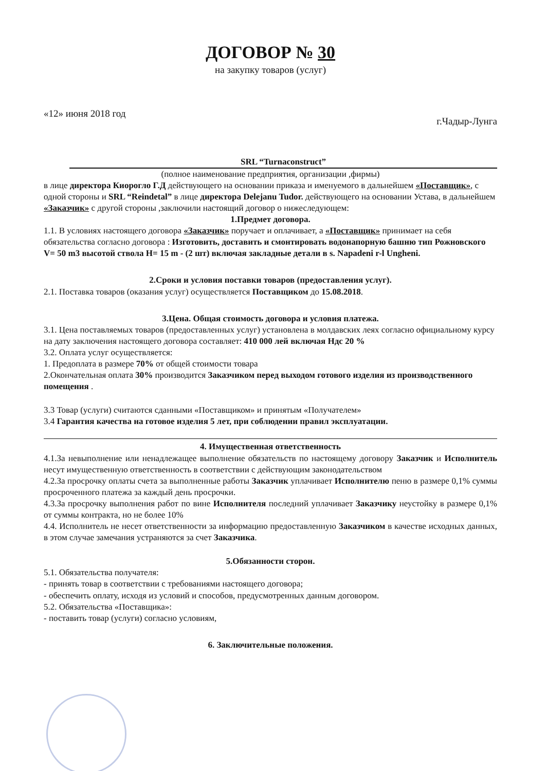ДОГОВОР № 30
на закупку товаров (услуг)
«12» июня 2018 год г.Чадыр-Лунга
SRL “Turnaconstruct”
(полное наименование предприятия, организации ,фирмы)
в лице директора Киорогло Г.Д действующего на основании приказа и именуемого в дальнейшем «Поставщик», с одной стороны и SRL “Reindetal” в лице директора Delejanu Tudor. действующего на основании Устава, в дальнейшем «Заказчик» с другой стороны ,заключили настоящий договор о нижеследующем:
1.Предмет договора.
1.1. В условиях настоящего договора «Заказчик» поручает и оплачивает, а «Поставщик» принимает на себя обязательства согласно договора : Изготовить, доставить и смонтировать водонапорную башню тип Рожновского V= 50 m3 высотой ствола H= 15 m - (2 шт) включая закладные детали в s. Napadeni r-l Ungheni.
2.Сроки и условия поставки товаров (предоставления услуг).
2.1. Поставка товаров (оказания услуг) осуществляется Поставщиком до 15.08.2018.
3.Цена. Общая стоимость договора и условия платежа.
3.1. Цена поставляемых товаров (предоставленных услуг) установлена в молдавских леях согласно официальному курсу на дату заключения настоящего договора составляет: 410 000 лей включая Ндс 20 %
3.2. Оплата услуг осуществляется:
1. Предоплата в размере 70% от общей стоимости товара
2.Окончательная оплата 30% производится Заказчиком перед выходом готового изделия из производственного помещения .
3.3 Товар (услуги) считаются сданными «Поставщиком» и принятым «Получателем»
3.4 Гарантия качества на готовое изделия 5 лет, при соблюдении правил эксплуатации.
4. Имущественная ответственность
4.1.За невыполнение или ненадлежащее выполнение обязательств по настоящему договору Заказчик и Исполнитель несут имущественную ответственность в соответствии с действующим законодательством
4.2.За просрочку оплаты счета за выполненные работы Заказчик уплачивает Исполнителю пеню в размере 0,1% суммы просроченного платежа за каждый день просрочки.
4.3.За просрочку выполнения работ по вине Исполнителя последний уплачивает Заказчику неустойку в размере 0,1% от суммы контракта, но не более 10%
4.4. Исполнитель не несет ответственности за информацию предоставленную Заказчиком в качестве исходных данных, в этом случае замечания устраняются за счет Заказчика.
5.Обязанности сторон.
5.1. Обязательства получателя:
- принять товар в соответствии с требованиями настоящего договора;
- обеспечить оплату, исходя из условий и способов, предусмотренных данным договором.
5.2. Обязательства «Поставщика»:
- поставить товар (услуги) согласно условиям,
6. Заключительные положения.